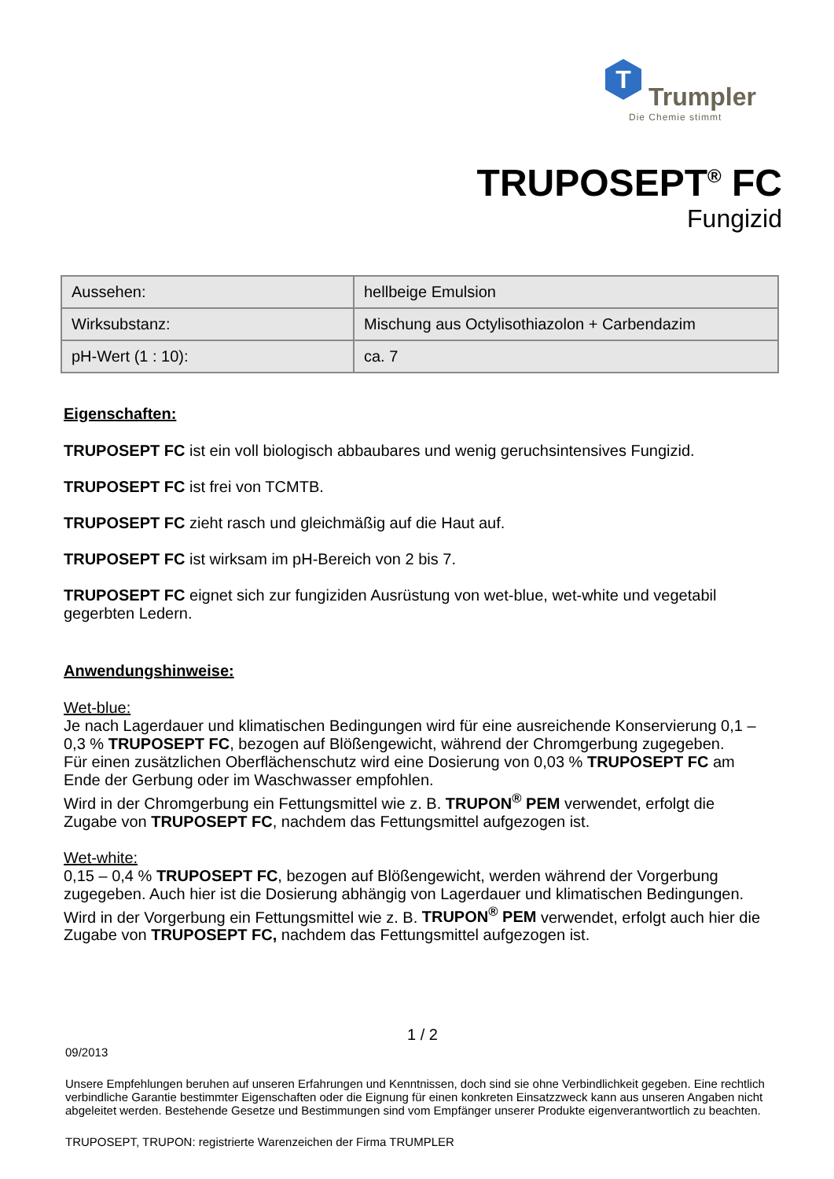T
Trumpler
Die Chemie stimmt
TRUPOSEPT<sup>®</sup> FC
Fungizid
| Aussehen: | hellbeige Emulsion |
| Wirksubstanz: | Mischung aus Octylisothiazolon + Carbendazim |
| pH-Wert (1 : 10): | ca. 7 |
Eigenschaften:
TRUPOSEPT FC ist ein voll biologisch abbaubares und wenig geruchsintensives Fungizid.
TRUPOSEPT FC ist frei von TCMTB.
TRUPOSEPT FC zieht rasch und gleichmäßig auf die Haut auf.
TRUPOSEPT FC ist wirksam im pH-Bereich von 2 bis 7.
TRUPOSEPT FC eignet sich zur fungiziden Ausrüstung von wet-blue, wet-white und vegetabil gegerbten Ledern.
Anwendungshinweise:
Wet-blue:
Je nach Lagerdauer und klimatischen Bedingungen wird für eine ausreichende Konservierung 0,1 – 0,3 % TRUPOSEPT FC, bezogen auf Blößengewicht, während der Chromgerbung zugegeben.
Für einen zusätzlichen Oberflächenschutz wird eine Dosierung von 0,03 % TRUPOSEPT FC am Ende der Gerbung oder im Waschwasser empfohlen.
Wird in der Chromgerbung ein Fettungsmittel wie z. B. TRUPON<sup>®</sup> PEM verwendet, erfolgt die Zugabe von TRUPOSEPT FC, nachdem das Fettungsmittel aufgezogen ist.
Wet-white:
0,15 – 0,4 % TRUPOSEPT FC, bezogen auf Blößengewicht, werden während der Vorgerbung zugegeben. Auch hier ist die Dosierung abhängig von Lagerdauer und klimatischen Bedingungen.
Wird in der Vorgerbung ein Fettungsmittel wie z. B. TRUPON<sup>®</sup> PEM verwendet, erfolgt auch hier die Zugabe von TRUPOSEPT FC, nachdem das Fettungsmittel aufgezogen ist.
1 / 2
09/2013
Unsere Empfehlungen beruhen auf unseren Erfahrungen und Kenntnissen, doch sind sie ohne Verbindlichkeit gegeben. Eine rechtlich verbindliche Garantie bestimmter Eigenschaften oder die Eignung für einen konkreten Einsatzzweck kann aus unseren Angaben nicht abgeleitet werden. Bestehende Gesetze und Bestimmungen sind vom Empfänger unserer Produkte eigenverantwortlich zu beachten.
TRUPOSEPT, TRUPON: registrierte Warenzeichen der Firma TRUMPLER